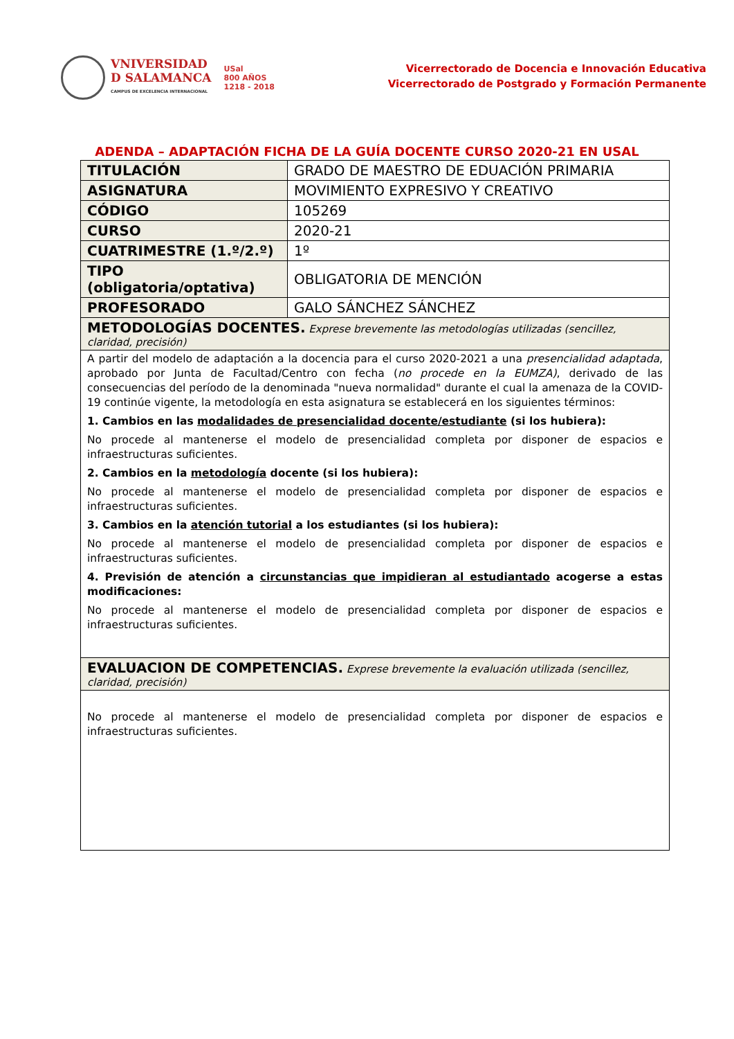VNIVERSIDAD
D SALAMANCA
CAMPUS DE EXCELENCIA INTERNACIONAL
USal
800 AÑOS
1218 - 2018
Vicerrectorado de Docencia e Innovación Educativa
Vicerrectorado de Postgrado y Formación Permanente
ADENDA – ADAPTACIÓN FICHA DE LA GUÍA DOCENTE CURSO 2020-21 EN USAL
| TITULACIÓN | GRADO DE MAESTRO DE EDUACIÓN PRIMARIA |
| ASIGNATURA | MOVIMIENTO EXPRESIVO Y CREATIVO |
| CÓDIGO | 105269 |
| CURSO | 2020-21 |
| CUATRIMESTRE (1.º/2.º) | 1º |
| TIPO (obligatoria/optativa) | OBLIGATORIA DE MENCIÓN |
| PROFESORADO | GALO SÁNCHEZ SÁNCHEZ |
| METODOLOGÍAS DOCENTES. Exprese brevemente las metodologías utilizadas (sencillez, claridad, precisión) | |
| A partir del modelo de adaptación a la docencia para el curso 2020-2021 a una presencialidad adaptada , aprobado por Junta de Facultad/Centro con fecha ( no procede en la EUMZA) , derivado de las consecuencias del período de la denominada "nueva normalidad" durante el cual la amenaza de la COVID-19 continúe vigente, la metodología en esta asignatura se establecerá en los siguientes términos: 1. Cambios en las modalidades de presencialidad docente/estudiante (si los hubiera): No procede al mantenerse el modelo de presencialidad completa por disponer de espacios e infraestructuras suficientes. 2. Cambios en la metodología docente (si los hubiera): No procede al mantenerse el modelo de presencialidad completa por disponer de espacios e infraestructuras suficientes. 3. Cambios en la atención tutorial a los estudiantes (si los hubiera): No procede al mantenerse el modelo de presencialidad completa por disponer de espacios e infraestructuras suficientes. 4. Previsión de atención a circunstancias que impidieran al estudiantado acogerse a estas modificaciones: No procede al mantenerse el modelo de presencialidad completa por disponer de espacios e infraestructuras suficientes. | |
| EVALUACION DE COMPETENCIAS. Exprese brevemente la evaluación utilizada (sencillez, claridad, precisión) | |
| No procede al mantenerse el modelo de presencialidad completa por disponer de espacios e infraestructuras suficientes. | |